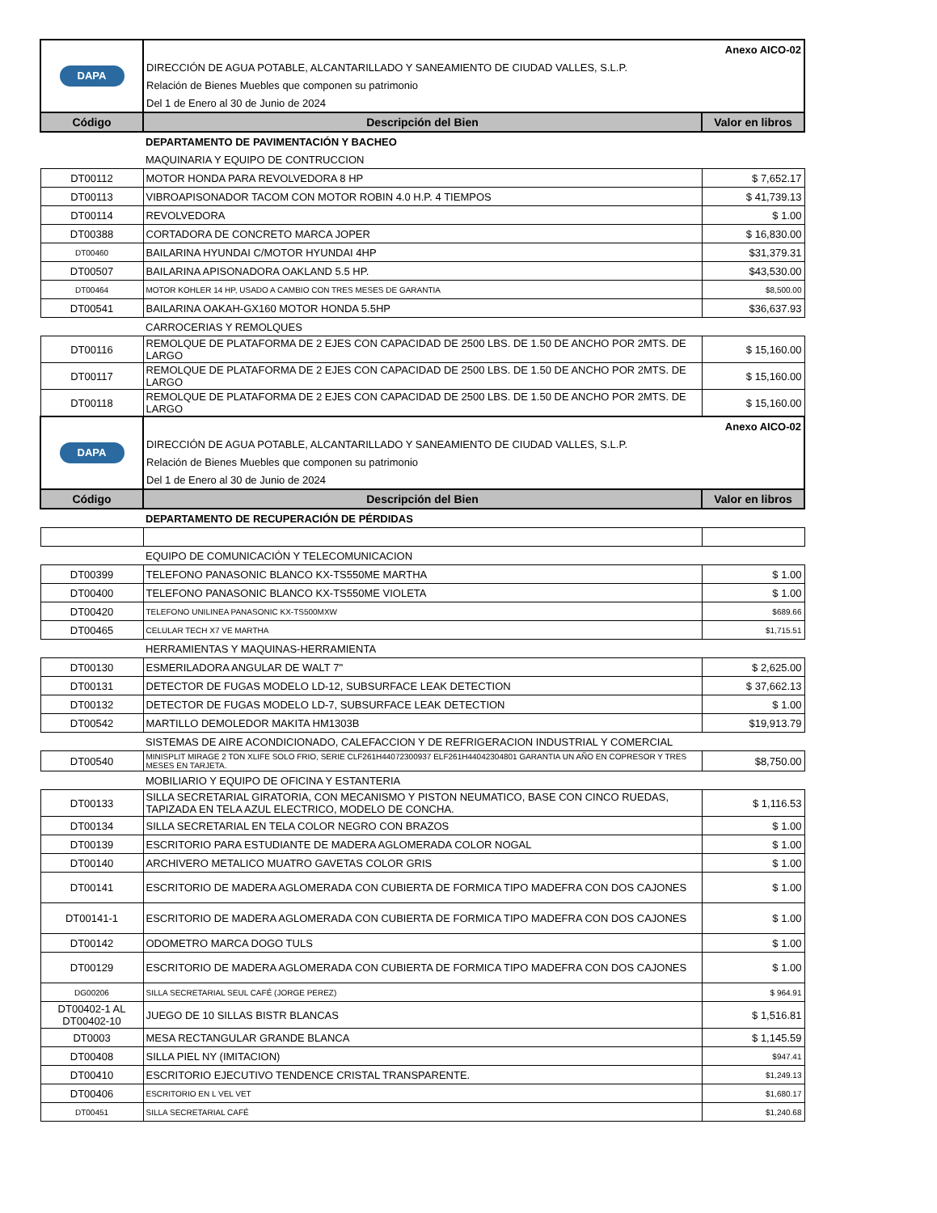| DAPA | Anexo AICO-02 | |
| | DIRECCIÓN DE AGUA POTABLE, ALCANTARILLADO Y SANEAMIENTO DE CIUDAD VALLES, S.L.P. | |
| | Relación de Bienes Muebles que componen su patrimonio | |
| | Del 1 de Enero al 30 de Junio de 2024 | |
| Código | Descripción del Bien | Valor en libros |
| | DEPARTAMENTO DE PAVIMENTACIÓN Y BACHEO | |
| | MAQUINARIA Y EQUIPO DE CONTRUCCION | |
| DT00112 | MOTOR HONDA PARA REVOLVEDORA 8 HP | $ 7,652.17 |
| DT00113 | VIBROAPISONADOR TACOM CON MOTOR ROBIN 4.0 H.P. 4 TIEMPOS | $ 41,739.13 |
| DT00114 | REVOLVEDORA | $ 1.00 |
| DT00388 | CORTADORA DE CONCRETO MARCA JOPER | $ 16,830.00 |
| DT00460 | BAILARINA HYUNDAI C/MOTOR HYUNDAI 4HP | $31,379.31 |
| DT00507 | BAILARINA APISONADORA OAKLAND 5.5 HP. | $43,530.00 |
| DT00464 | MOTOR KOHLER 14 HP, USADO A CAMBIO CON TRES MESES DE GARANTIA | $8,500.00 |
| DT00541 | BAILARINA OAKAH-GX160 MOTOR HONDA 5.5HP | $36,637.93 |
| | CARROCERIAS Y REMOLQUES | |
| DT00116 | REMOLQUE DE PLATAFORMA DE 2 EJES CON CAPACIDAD DE 2500 LBS. DE 1.50 DE ANCHO POR 2MTS. DE LARGO | $ 15,160.00 |
| DT00117 | REMOLQUE DE PLATAFORMA DE 2 EJES CON CAPACIDAD DE 2500 LBS. DE 1.50 DE ANCHO POR 2MTS. DE LARGO | $ 15,160.00 |
| DT00118 | REMOLQUE DE PLATAFORMA DE 2 EJES CON CAPACIDAD DE 2500 LBS. DE 1.50 DE ANCHO POR 2MTS. DE LARGO | $ 15,160.00 |
| DAPA | Anexo AICO-02 | |
| | DIRECCIÓN DE AGUA POTABLE, ALCANTARILLADO Y SANEAMIENTO DE CIUDAD VALLES, S.L.P. | |
| | Relación de Bienes Muebles que componen su patrimonio | |
| | Del 1 de Enero al 30 de Junio de 2024 | |
| Código | Descripción del Bien | Valor en libros |
| | DEPARTAMENTO DE RECUPERACIÓN DE PÉRDIDAS | |
| | EQUIPO DE COMUNICACIÓN Y TELECOMUNICACION | |
| DT00399 | TELEFONO PANASONIC BLANCO KX-TS550ME MARTHA | $ 1.00 |
| DT00400 | TELEFONO PANASONIC BLANCO KX-TS550ME VIOLETA | $ 1.00 |
| DT00420 | TELEFONO UNILINEA PANASONIC KX-TS500MXW | $689.66 |
| DT00465 | CELULAR TECH X7 VE MARTHA | $1,715.51 |
| | HERRAMIENTAS Y MAQUINAS-HERRAMIENTA | |
| DT00130 | ESMERILADORA ANGULAR DE WALT 7" | $ 2,625.00 |
| DT00131 | DETECTOR DE FUGAS MODELO LD-12, SUBSURFACE LEAK DETECTION | $ 37,662.13 |
| DT00132 | DETECTOR DE FUGAS MODELO LD-7, SUBSURFACE LEAK DETECTION | $ 1.00 |
| DT00542 | MARTILLO DEMOLEDOR MAKITA HM1303B | $19,913.79 |
| | SISTEMAS DE AIRE ACONDICIONADO, CALEFACCION Y DE REFRIGERACION INDUSTRIAL Y COMERCIAL | |
| DT00540 | MINISPLIT MIRAGE 2 TON XLIFE SOLO FRIO, SERIE CLF261H44072300937 ELF261H44042304801 GARANTIA UN AÑO EN COPRESOR Y TRES MESES EN TARJETA. | $8,750.00 |
| | MOBILIARIO Y EQUIPO DE OFICINA Y ESTANTERIA | |
| DT00133 | SILLA SECRETARIAL GIRATORIA, CON MECANISMO Y PISTON NEUMATICO, BASE CON CINCO RUEDAS, TAPIZADA EN TELA AZUL ELECTRICO, MODELO DE CONCHA. | $ 1,116.53 |
| DT00134 | SILLA SECRETARIAL EN TELA COLOR NEGRO CON BRAZOS | $ 1.00 |
| DT00139 | ESCRITORIO PARA ESTUDIANTE DE MADERA AGLOMERADA COLOR NOGAL | $ 1.00 |
| DT00140 | ARCHIVERO METALICO MUATRO GAVETAS COLOR GRIS | $ 1.00 |
| DT00141 | ESCRITORIO DE MADERA AGLOMERADA CON CUBIERTA DE FORMICA TIPO MADEFRA CON DOS CAJONES | $ 1.00 |
| DT00141-1 | ESCRITORIO DE MADERA AGLOMERADA CON CUBIERTA DE FORMICA TIPO MADEFRA CON DOS CAJONES | $ 1.00 |
| DT00142 | ODOMETRO MARCA DOGO TULS | $ 1.00 |
| DT00129 | ESCRITORIO DE MADERA AGLOMERADA CON CUBIERTA DE FORMICA TIPO MADEFRA CON DOS CAJONES | $ 1.00 |
| DG00206 | SILLA SECRETARIAL SEUL CAFÉ (JORGE PEREZ) | $ 964.91 |
| DT00402-1 AL DT00402-10 | JUEGO DE 10 SILLAS BISTR BLANCAS | $ 1,516.81 |
| DT0003 | MESA RECTANGULAR GRANDE BLANCA | $ 1,145.59 |
| DT00408 | SILLA PIEL NY (IMITACION) | $947.41 |
| DT00410 | ESCRITORIO EJECUTIVO TENDENCE CRISTAL TRANSPARENTE. | $1,249.13 |
| DT00406 | ESCRITORIO EN L VEL VET | $1,680.17 |
| DT00451 | SILLA SECRETARIAL CAFÉ | $1,240.68 |